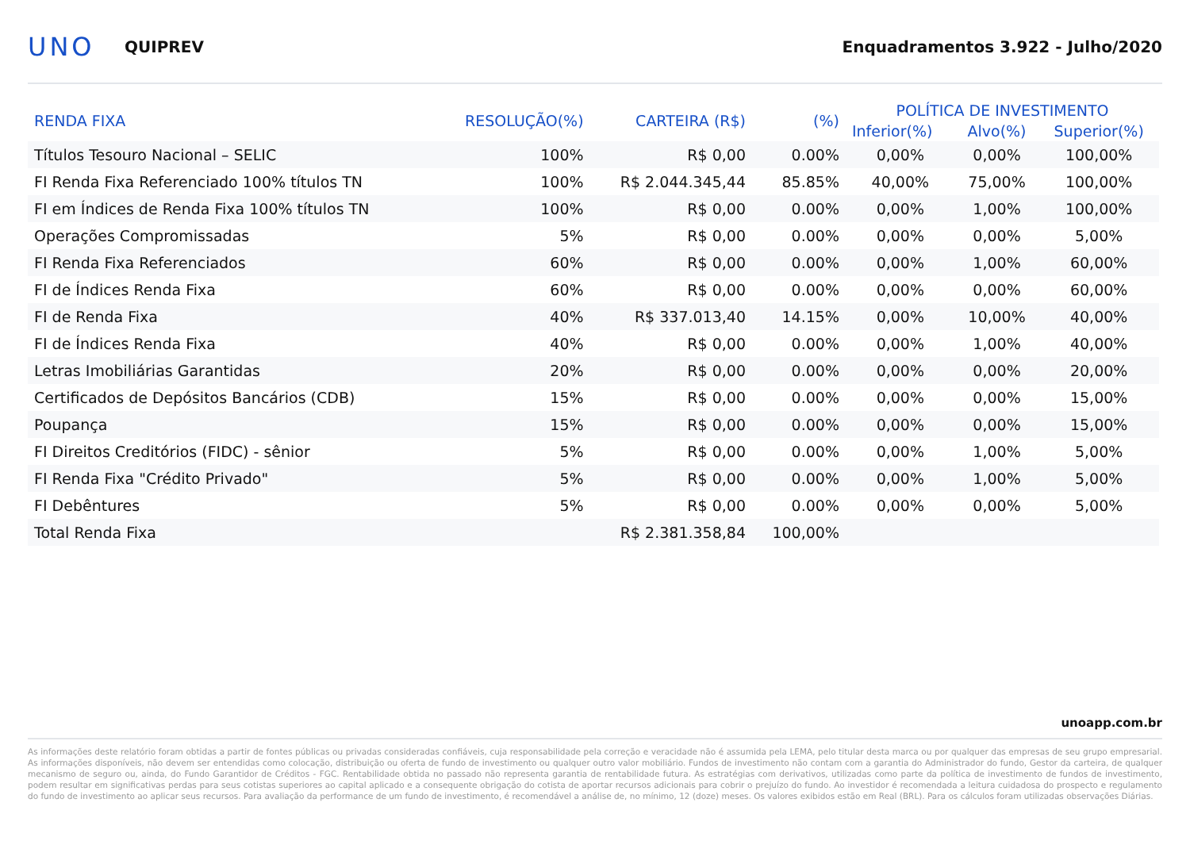UNO
QUIPREV
Enquadramentos 3.922 - Julho/2020
| RENDA FIXA | RESOLUÇÃO(%) | CARTEIRA (R$) | (%) | POLÍTICA DE INVESTIMENTO | | |
| --- | --- | --- | --- | --- | --- | --- |
| | | | | Inferior(%) | Alvo(%) | Superior(%) |
| Títulos Tesouro Nacional – SELIC | 100% | R$ 0,00 | 0.00% | 0,00% | 0,00% | 100,00% |
| FI Renda Fixa Referenciado 100% títulos TN | 100% | R$ 2.044.345,44 | 85.85% | 40,00% | 75,00% | 100,00% |
| FI em Índices de Renda Fixa 100% títulos TN | 100% | R$ 0,00 | 0.00% | 0,00% | 1,00% | 100,00% |
| Operações Compromissadas | 5% | R$ 0,00 | 0.00% | 0,00% | 0,00% | 5,00% |
| FI Renda Fixa Referenciados | 60% | R$ 0,00 | 0.00% | 0,00% | 1,00% | 60,00% |
| FI de Índices Renda Fixa | 60% | R$ 0,00 | 0.00% | 0,00% | 0,00% | 60,00% |
| FI de Renda Fixa | 40% | R$ 337.013,40 | 14.15% | 0,00% | 10,00% | 40,00% |
| FI de Índices Renda Fixa | 40% | R$ 0,00 | 0.00% | 0,00% | 1,00% | 40,00% |
| Letras Imobiliárias Garantidas | 20% | R$ 0,00 | 0.00% | 0,00% | 0,00% | 20,00% |
| Certificados de Depósitos Bancários (CDB) | 15% | R$ 0,00 | 0.00% | 0,00% | 0,00% | 15,00% |
| Poupança | 15% | R$ 0,00 | 0.00% | 0,00% | 0,00% | 15,00% |
| FI Direitos Creditórios (FIDC) - sênior | 5% | R$ 0,00 | 0.00% | 0,00% | 1,00% | 5,00% |
| FI Renda Fixa "Crédito Privado" | 5% | R$ 0,00 | 0.00% | 0,00% | 1,00% | 5,00% |
| FI Debêntures | 5% | R$ 0,00 | 0.00% | 0,00% | 0,00% | 5,00% |
| Total Renda Fixa | | R$ 2.381.358,84 | 100,00% | | | |
unoapp.com.br
As informações deste relatório foram obtidas a partir de fontes públicas ou privadas consideradas confiáveis, cuja responsabilidade pela correção e veracidade não é assumida pela LEMA, pelo titular desta marca ou por qualquer das empresas de seu grupo empresarial. As informações disponíveis, não devem ser entendidas como colocação, distribuição ou oferta de fundo de investimento ou qualquer outro valor mobiliário. Fundos de investimento não contam com a garantia do Administrador do fundo, Gestor da carteira, de qualquer mecanismo de seguro ou, ainda, do Fundo Garantidor de Créditos - FGC. Rentabilidade obtida no passado não representa garantia de rentabilidade futura. As estratégias com derivativos, utilizadas como parte da política de investimento de fundos de investimento, podem resultar em significativas perdas para seus cotistas superiores ao capital aplicado e a consequente obrigação do cotista de aportar recursos adicionais para cobrir o prejuízo do fundo. Ao investidor é recomendada a leitura cuidadosa do prospecto e regulamento do fundo de investimento ao aplicar seus recursos. Para avaliação da performance de um fundo de investimento, é recomendável a análise de, no mínimo, 12 (doze) meses. Os valores exibidos estão em Real (BRL). Para os cálculos foram utilizadas observações Diárias.